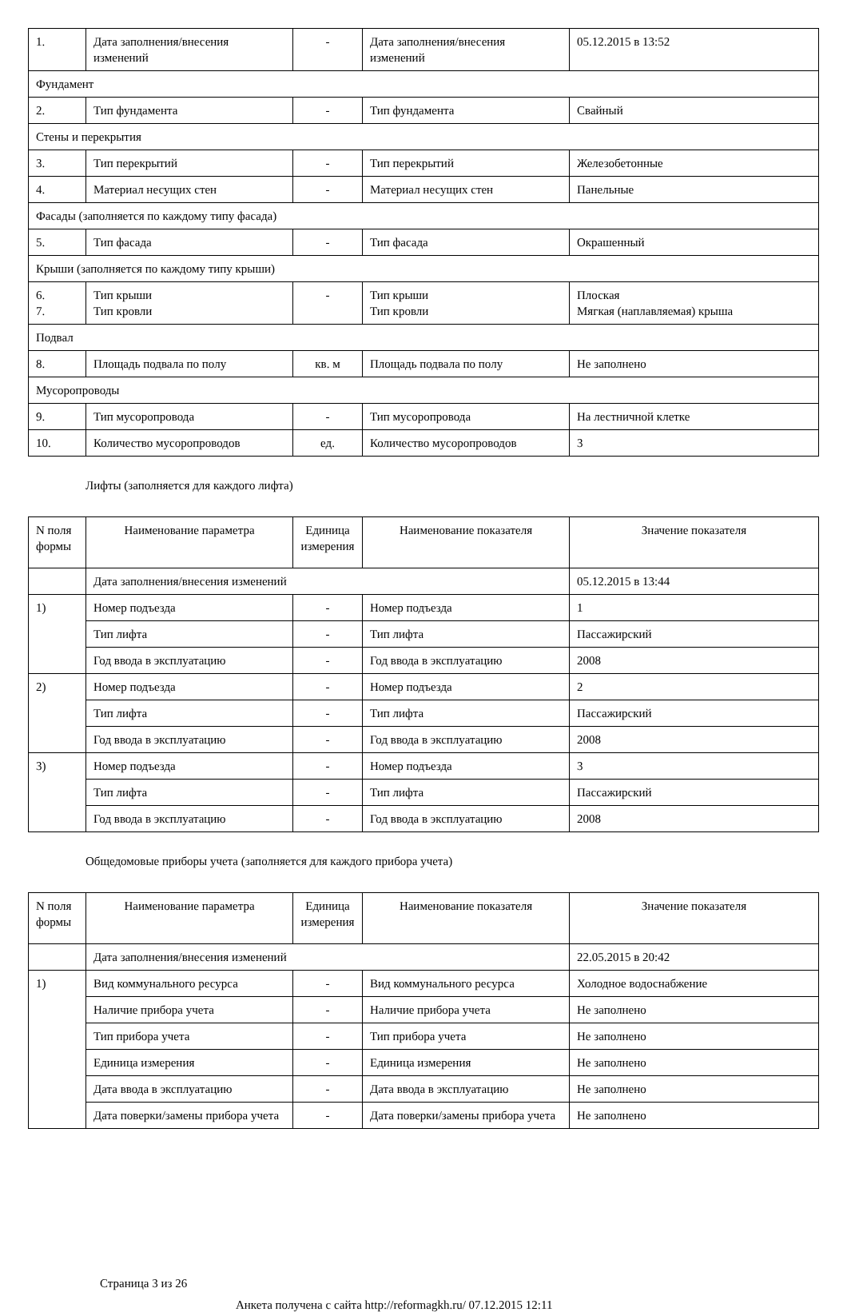| 1. | Дата заполнения/внесения изменений | - | Дата заполнения/внесения изменений | 05.12.2015 в 13:52 |
| Фундамент | | | | |
| 2. | Тип фундамента | - | Тип фундамента | Свайный |
| Стены и перекрытия | | | | |
| 3. | Тип перекрытий | - | Тип перекрытий | Железобетонные |
| 4. | Материал несущих стен | - | Материал несущих стен | Панельные |
| Фасады (заполняется по каждому типу фасада) | | | | |
| 5. | Тип фасада | - | Тип фасада | Окрашенный |
| Крыши (заполняется по каждому типу крыши) | | | | |
| 6. 7. | Тип крыши Тип кровли | - | Тип крыши Тип кровли | Плоская Мягкая (наплавляемая) крыша |
| Подвал | | | | |
| 8. | Площадь подвала по полу | кв. м | Площадь подвала по полу | Не заполнено |
| Мусоропроводы | | | | |
| 9. | Тип мусоропровода | - | Тип мусоропровода | На лестничной клетке |
| 10. | Количество мусоропроводов | ед. | Количество мусоропроводов | 3 |
Лифты (заполняется для каждого лифта)
| N поля формы | Наименование параметра | Единица измерения | Наименование показателя | Значение показателя |
| --- | --- | --- | --- | --- |
| | Дата заполнения/внесения изменений | | | 05.12.2015 в 13:44 |
| 1) | Номер подъезда | - | Номер подъезда | 1 |
| | Тип лифта | - | Тип лифта | Пассажирский |
| | Год ввода в эксплуатацию | - | Год ввода в эксплуатацию | 2008 |
| 2) | Номер подъезда | - | Номер подъезда | 2 |
| | Тип лифта | - | Тип лифта | Пассажирский |
| | Год ввода в эксплуатацию | - | Год ввода в эксплуатацию | 2008 |
| 3) | Номер подъезда | - | Номер подъезда | 3 |
| | Тип лифта | - | Тип лифта | Пассажирский |
| | Год ввода в эксплуатацию | - | Год ввода в эксплуатацию | 2008 |
Общедомовые приборы учета (заполняется для каждого прибора учета)
| N поля формы | Наименование параметра | Единица измерения | Наименование показателя | Значение показателя |
| --- | --- | --- | --- | --- |
| | Дата заполнения/внесения изменений | | | 22.05.2015 в 20:42 |
| 1) | Вид коммунального ресурса | - | Вид коммунального ресурса | Холодное водоснабжение |
| | Наличие прибора учета | - | Наличие прибора учета | Не заполнено |
| | Тип прибора учета | - | Тип прибора учета | Не заполнено |
| | Единица измерения | - | Единица измерения | Не заполнено |
| | Дата ввода в эксплуатацию | - | Дата ввода в эксплуатацию | Не заполнено |
| | Дата поверки/замены прибора учета | - | Дата поверки/замены прибора учета | Не заполнено |
Страница 3 из 26
Анкета получена с сайта http://reformagkh.ru/ 07.12.2015 12:11